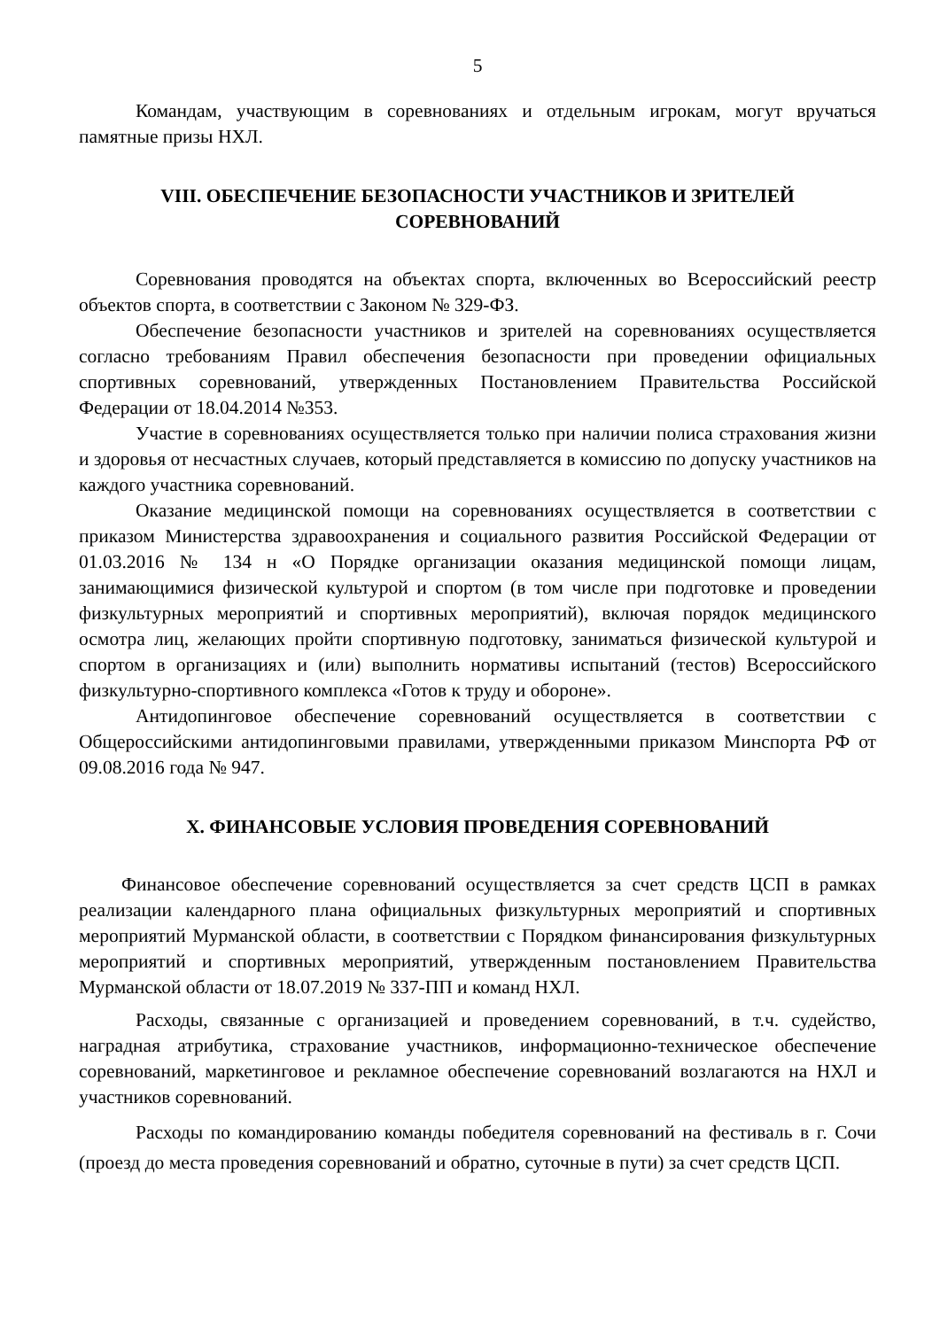5
Командам, участвующим в соревнованиях и отдельным игрокам, могут вручаться памятные призы НХЛ.
VIII. ОБЕСПЕЧЕНИЕ БЕЗОПАСНОСТИ УЧАСТНИКОВ И ЗРИТЕЛЕЙ СОРЕВНОВАНИЙ
Соревнования проводятся на объектах спорта, включенных во Всероссийский реестр объектов спорта, в соответствии с Законом № 329-ФЗ.
Обеспечение безопасности участников и зрителей на соревнованиях осуществляется согласно требованиям Правил обеспечения безопасности при проведении официальных спортивных соревнований, утвержденных Постановлением Правительства Российской Федерации от 18.04.2014 №353.
Участие в соревнованиях осуществляется только при наличии полиса страхования жизни и здоровья от несчастных случаев, который представляется в комиссию по допуску участников на каждого участника соревнований.
Оказание медицинской помощи на соревнованиях осуществляется в соответствии с приказом Министерства здравоохранения и социального развития Российской Федерации от 01.03.2016 № 134 н «О Порядке организации оказания медицинской помощи лицам, занимающимися физической культурой и спортом (в том числе при подготовке и проведении физкультурных мероприятий и спортивных мероприятий), включая порядок медицинского осмотра лиц, желающих пройти спортивную подготовку, заниматься физической культурой и спортом в организациях и (или) выполнить нормативы испытаний (тестов) Всероссийского физкультурно-спортивного комплекса «Готов к труду и обороне».
Антидопинговое обеспечение соревнований осуществляется в соответствии с Общероссийскими антидопинговыми правилами, утвержденными приказом Минспорта РФ от 09.08.2016 года № 947.
X. ФИНАНСОВЫЕ УСЛОВИЯ ПРОВЕДЕНИЯ СОРЕВНОВАНИЙ
Финансовое обеспечение соревнований осуществляется за счет средств ЦСП в рамках реализации календарного плана официальных физкультурных мероприятий и спортивных мероприятий Мурманской области, в соответствии с Порядком финансирования физкультурных мероприятий и спортивных мероприятий, утвержденным постановлением Правительства Мурманской области от 18.07.2019 № 337-ПП и команд НХЛ.
Расходы, связанные с организацией и проведением соревнований, в т.ч. судейство, наградная атрибутика, страхование участников, информационно-техническое обеспечение соревнований, маркетинговое и рекламное обеспечение соревнований возлагаются на НХЛ и участников соревнований.
Расходы по командированию команды победителя соревнований на фестиваль в г. Сочи (проезд до места проведения соревнований и обратно, суточные в пути) за счет средств ЦСП.